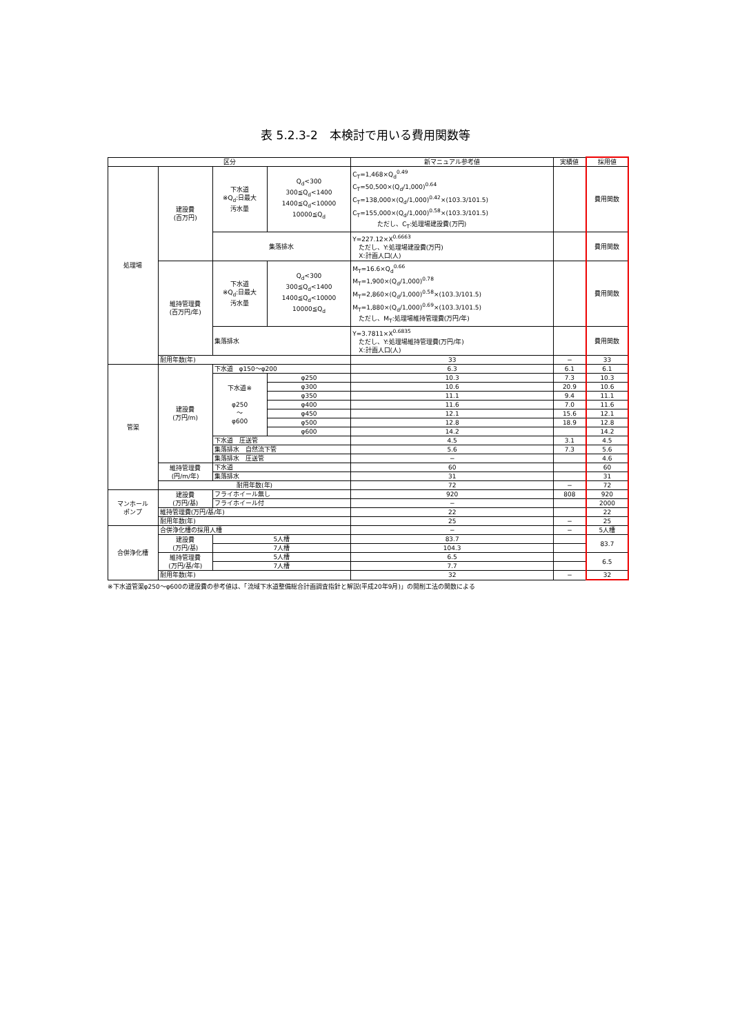表 5.2.3-2　本検討で用いる費用関数等
| 区分 | | | | 新マニュアル参考値 | 実績値 | 採用値 |
| --- | --- | --- | --- | --- | --- | --- |
| 処理場 | 建設費 (百万円) | 下水道 ※Q<sub>d</sub>:日最大 汚水量 | Q<sub>d</sub><300 300≦Q<sub>d</sub><1400 1400≦Q<sub>d</sub><10000 10000≦Q<sub>d</sub> | C<sub>T</sub>=1,468×Q<sub>d</sub><sup>0.49</sup> C<sub>T</sub>=50,500×(Q<sub>d</sub>/1,000)<sup>0.64</sup> C<sub>T</sub>=138,000×(Q<sub>d</sub>/1,000)<sup>0.42</sup>×(103.3/101.5) C<sub>T</sub>=155,000×(Q<sub>d</sub>/1,000)<sup>0.58</sup>×(103.3/101.5) ただし、C<sub>T</sub>:処理場建設費(万円) | | 費用関数 |
| | | 集落排水 | | Y=227.12×X<sup>0.6663</sup> ただし、Y:処理場建設費(万円) X:計画人口(人) | | 費用関数 |
| | 維持管理費 (百万円/年) | 下水道 ※Q<sub>d</sub>:日最大 汚水量 | Q<sub>d</sub><300 300≦Q<sub>d</sub><1400 1400≦Q<sub>d</sub><10000 10000≦Q<sub>d</sub> | M<sub>T</sub>=16.6×Q<sub>d</sub><sup>0.66</sup> M<sub>T</sub>=1,900×(Q<sub>d</sub>/1,000)<sup>0.78</sup> M<sub>T</sub>=2,860×(Q<sub>d</sub>/1,000)<sup>0.58</sup>×(103.3/101.5) M<sub>T</sub>=1,880×(Q<sub>d</sub>/1,000)<sup>0.69</sup>×(103.3/101.5) ただし、M<sub>T</sub>:処理場維持管理費(万円/年) | | 費用関数 |
| | | 集落排水 | | Y=3.7811×X<sup>0.6835</sup> ただし、Y:処理場維持管理費(万円/年) X:計画人口(人) | | 費用関数 |
| | 耐用年数(年) | | | 33 | − | 33 |
| 管渠 | 建設費 (万円/m) | 下水道 φ150〜φ200 | | 6.3 | 6.1 | 6.1 |
| | | 下水道※ φ250 〜 φ600 | φ250 | 10.3 | 7.3 | 10.3 |
| | | | φ300 | 10.6 | 20.9 | 10.6 |
| | | | φ350 | 11.1 | 9.4 | 11.1 |
| | | | φ400 | 11.6 | 7.0 | 11.6 |
| | | | φ450 | 12.1 | 15.6 | 12.1 |
| | | | φ500 | 12.8 | 18.9 | 12.8 |
| | | | φ600 | 14.2 | | 14.2 |
| | | 下水道 圧送管 | | 4.5 | 3.1 | 4.5 |
| | | 集落排水 自然流下管 | | 5.6 | 7.3 | 5.6 |
| | | 集落排水 圧送管 | | − | | 4.6 |
| | 維持管理費 (円/m/年) | 下水道 | | 60 | | 60 |
| | | 集落排水 | | 31 | | 31 |
| | 耐用年数(年) | | | 72 | − | 72 |
| マンホール ポンプ | 建設費 (万円/基) | フライホイール無し | | 920 | 808 | 920 |
| | | フライホイール付 | | − | | 2000 |
| | 維持管理費(万円/基/年) | | | 22 | | 22 |
| | 耐用年数(年) | | | 25 | − | 25 |
| 合併浄化槽 | 合併浄化槽の採用人槽 | | | − | − | 5人槽 |
| | 建設費 (万円/基) | 5人槽 | | 83.7 | | 83.7 |
| | | 7人槽 | | 104.3 | | |
| | 維持管理費 (万円/基/年) | 5人槽 | | 6.5 | | 6.5 |
| | | 7人槽 | | 7.7 | | |
| | 耐用年数(年) | | | 32 | − | 32 |
※下水道管渠φ250〜φ600の建設費の参考値は、「流域下水道整備総合計画調査指針と解説(平成20年9月)」の開削工法の関数による